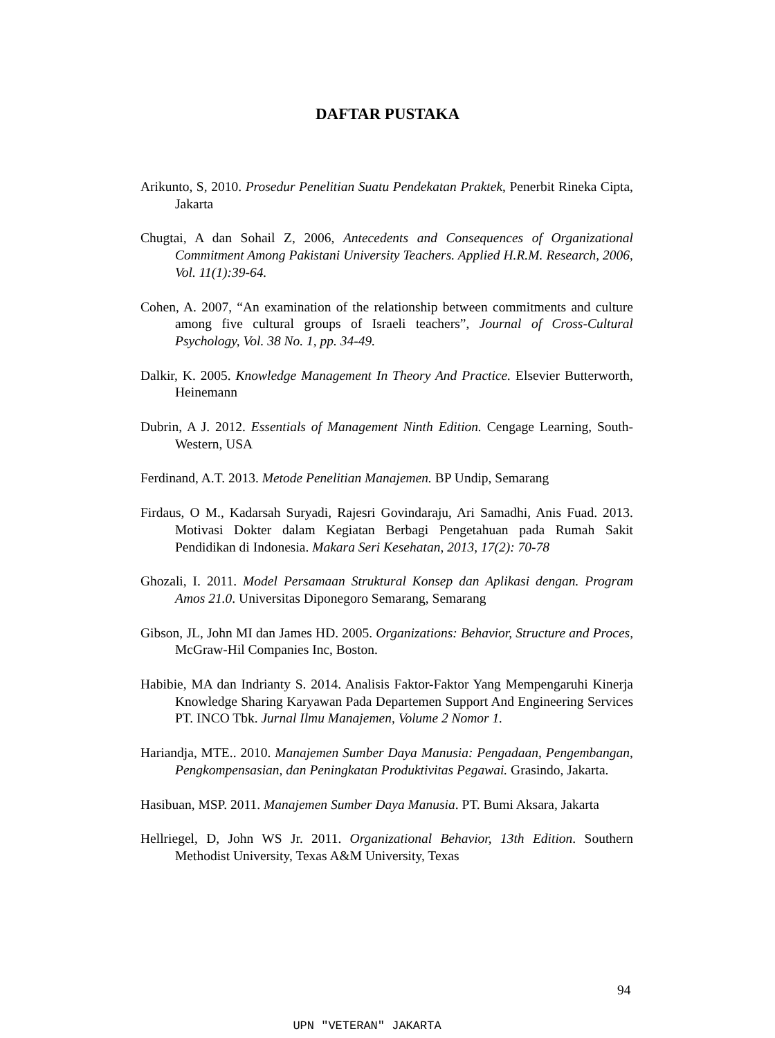DAFTAR PUSTAKA
Arikunto, S, 2010. Prosedur Penelitian Suatu Pendekatan Praktek, Penerbit Rineka Cipta, Jakarta
Chugtai, A dan Sohail Z, 2006, Antecedents and Consequences of Organizational Commitment Among Pakistani University Teachers. Applied H.R.M. Research, 2006, Vol. 11(1):39-64.
Cohen, A. 2007, “An examination of the relationship between commitments and culture among five cultural groups of Israeli teachers”, Journal of Cross-Cultural Psychology, Vol. 38 No. 1, pp. 34-49.
Dalkir, K. 2005. Knowledge Management In Theory And Practice. Elsevier Butterworth, Heinemann
Dubrin, A J. 2012. Essentials of Management Ninth Edition. Cengage Learning, South-Western, USA
Ferdinand, A.T. 2013. Metode Penelitian Manajemen. BP Undip, Semarang
Firdaus, O M., Kadarsah Suryadi, Rajesri Govindaraju, Ari Samadhi, Anis Fuad. 2013. Motivasi Dokter dalam Kegiatan Berbagi Pengetahuan pada Rumah Sakit Pendidikan di Indonesia. Makara Seri Kesehatan, 2013, 17(2): 70-78
Ghozali, I. 2011. Model Persamaan Struktural Konsep dan Aplikasi dengan. Program Amos 21.0. Universitas Diponegoro Semarang, Semarang
Gibson, JL, John MI dan James HD. 2005. Organizations: Behavior, Structure and Proces, McGraw-Hil Companies Inc, Boston.
Habibie, MA dan Indrianty S. 2014. Analisis Faktor-Faktor Yang Mempengaruhi Kinerja Knowledge Sharing Karyawan Pada Departemen Support And Engineering Services PT. INCO Tbk. Jurnal Ilmu Manajemen, Volume 2 Nomor 1.
Hariandja, MTE.. 2010. Manajemen Sumber Daya Manusia: Pengadaan, Pengembangan, Pengkompensasian, dan Peningkatan Produktivitas Pegawai. Grasindo, Jakarta.
Hasibuan, MSP. 2011. Manajemen Sumber Daya Manusia. PT. Bumi Aksara, Jakarta
Hellriegel, D, John WS Jr. 2011. Organizational Behavior, 13th Edition. Southern Methodist University, Texas A&M University, Texas
94
UPN "VETERAN" JAKARTA